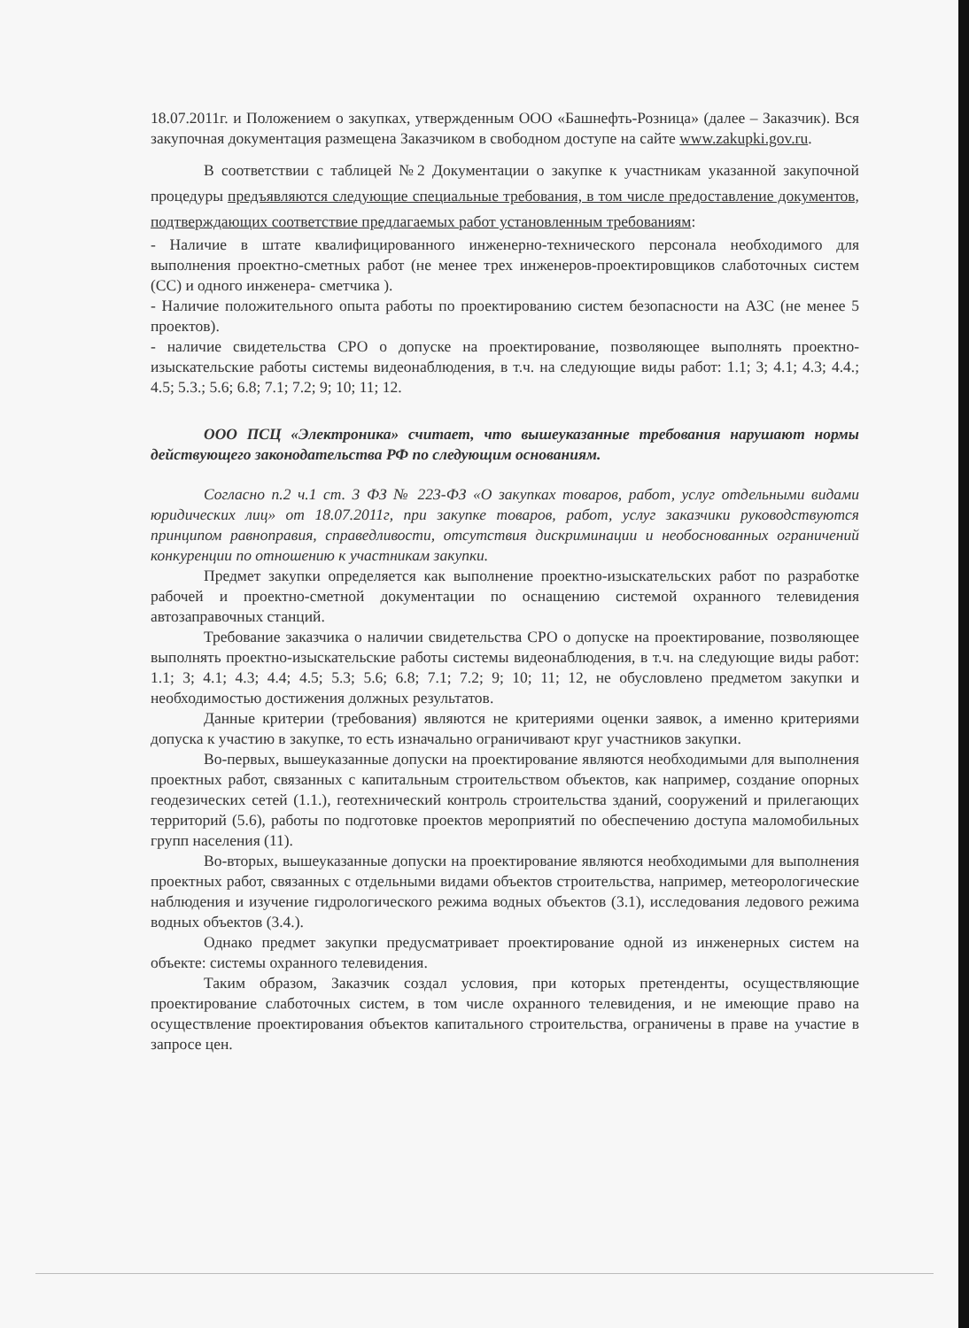18.07.2011г. и Положением о закупках, утвержденным ООО «Башнефть-Розница» (далее – Заказчик). Вся закупочная документация размещена Заказчиком в свободном доступе на сайте www.zakupki.gov.ru.
В соответствии с таблицей №2 Документации о закупке к участникам указанной закупочной процедуры предъявляются следующие специальные требования, в том числе предоставление документов, подтверждающих соответствие предлагаемых работ установленным требованиям:
- Наличие в штате квалифицированного инженерно-технического персонала необходимого для выполнения проектно-сметных работ (не менее трех инженеров-проектировщиков слаботочных систем (СС) и одного инженера- сметчика ).
- Наличие положительного опыта работы по проектированию систем безопасности на АЗС (не менее 5 проектов).
- наличие свидетельства СРО о допуске на проектирование, позволяющее выполнять проектно-изыскательские работы системы видеонаблюдения, в т.ч. на следующие виды работ: 1.1; 3; 4.1; 4.3; 4.4.; 4.5; 5.3.; 5.6; 6.8; 7.1; 7.2; 9; 10; 11; 12.
ООО ПСЦ «Электроника» считает, что вышеуказанные требования нарушают нормы действующего законодательства РФ по следующим основаниям.
Согласно п.2 ч.1 ст. 3 ФЗ № 223-ФЗ «О закупках товаров, работ, услуг отдельными видами юридических лиц» от 18.07.2011г, при закупке товаров, работ, услуг заказчики руководствуются принципом равноправия, справедливости, отсутствия дискриминации и необоснованных ограничений конкуренции по отношению к участникам закупки.
Предмет закупки определяется как выполнение проектно-изыскательских работ по разработке рабочей и проектно-сметной документации по оснащению системой охранного телевидения автозаправочных станций.
Требование заказчика о наличии свидетельства СРО о допуске на проектирование, позволяющее выполнять проектно-изыскательские работы системы видеонаблюдения, в т.ч. на следующие виды работ: 1.1; 3; 4.1; 4.3; 4.4; 4.5; 5.3; 5.6; 6.8; 7.1; 7.2; 9; 10; 11; 12, не обусловлено предметом закупки и необходимостью достижения должных результатов.
Данные критерии (требования) являются не критериями оценки заявок, а именно критериями допуска к участию в закупке, то есть изначально ограничивают круг участников закупки.
Во-первых, вышеуказанные допуски на проектирование являются необходимыми для выполнения проектных работ, связанных с капитальным строительством объектов, как например, создание опорных геодезических сетей (1.1.), геотехнический контроль строительства зданий, сооружений и прилегающих территорий (5.6), работы по подготовке проектов мероприятий по обеспечению доступа маломобильных групп населения (11).
Во-вторых, вышеуказанные допуски на проектирование являются необходимыми для выполнения проектных работ, связанных с отдельными видами объектов строительства, например, метеорологические наблюдения и изучение гидрологического режима водных объектов (3.1), исследования ледового режима водных объектов (3.4.).
Однако предмет закупки предусматривает проектирование одной из инженерных систем на объекте: системы охранного телевидения.
Таким образом, Заказчик создал условия, при которых претенденты, осуществляющие проектирование слаботочных систем, в том числе охранного телевидения, и не имеющие право на осуществление проектирования объектов капитального строительства, ограничены в праве на участие в запросе цен.